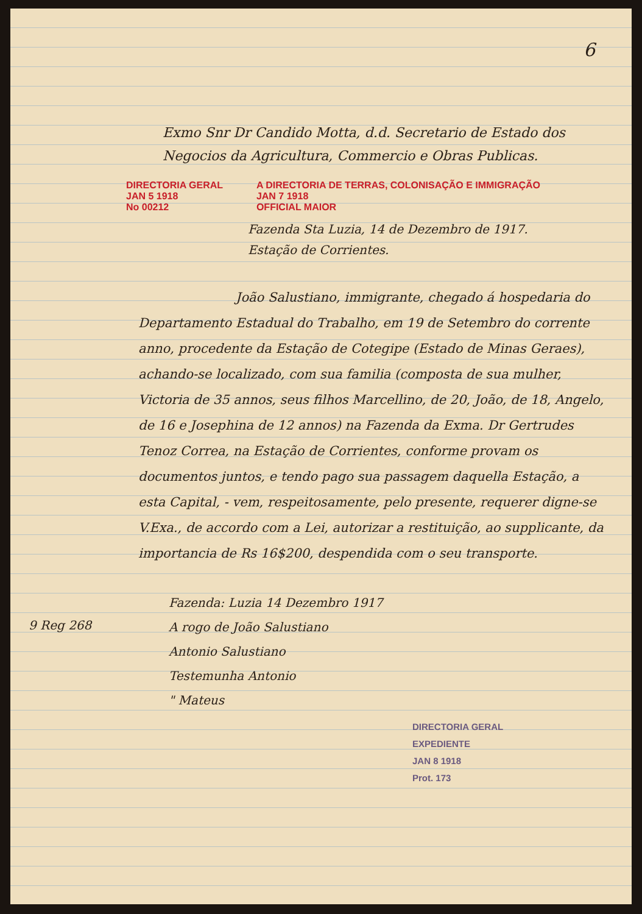6
Exmo Snr Dr Candido Motta, d.d. Secretario de Estado dos Negocios da Agricultura, Commercio e Obras Publicas.
DIRECTORIA GERAL
JAN 5 1918
No 00212
A DIRECTORIA DE TERRAS, COLONISAÇÃO E IMMIGRAÇÃO
JAN 7 1918
OFFICIAL MAIOR
Fazenda Sta Luzia, 14 de Dezembro de 1917.
Estação de Corrientes.
João Salustiano, immigrante, chegado á hospedaria do Departamento Estadual do Trabalho, em 19 de Setembro do corrente anno, procedente da Estação de Cotegipe (Estado de Minas Geraes), achando-se localizado, com sua familia (composta de sua mulher, Victoria de 35 annos, seus filhos Marcellino, de 20, João, de 18, Angelo, de 16 e Josephina de 12 annos) na Fazenda da Exma. Dr Gertrudes Tenoz Correa, na Estação de Corrientes, conforme provam os documentos juntos, e tendo pago sua passagem daquella Estação, a esta Capital, - vem, respeitosamente, pelo presente, requerer digne-se V.Exa., de accordo com a Lei, autorizar a restituição, ao supplicante, da importancia de Rs 16$200, despendida com o seu transporte.
Fazenda: Luzia 14 Dezembro 1917
A rogo de João Salustiano
Antonio Salustiano
Testemunha Antonio
" Mateus
DIRECTORIA GERAL
EXPEDIENTE
JAN 8 1918
Prot. 173
9 Reg 268